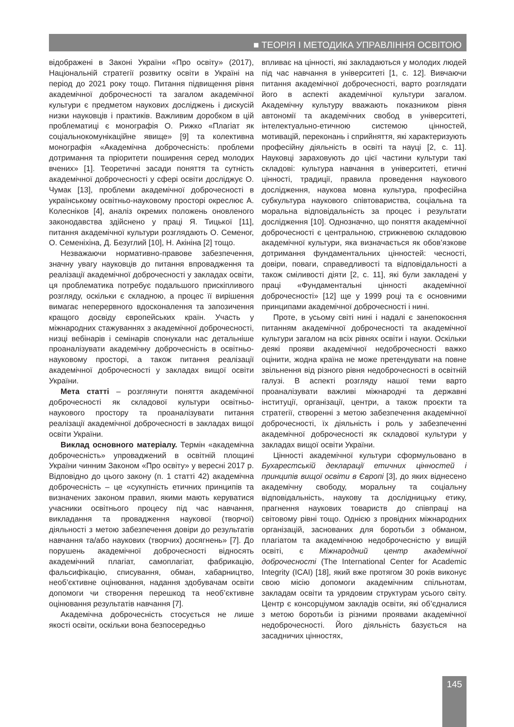■ ТЕОРІЯ І МЕТОДИКА УПРАВЛІННЯ ОСВІТОЮ
відображені в Законі України «Про освіту» (2017), Національній стратегії розвитку освіти в Україні на період до 2021 року тощо. Питання підвищення рівня академічної доброчесності та загалом академічної культури є предметом наукових досліджень і дискусій низки науковців і практиків. Важливим доробком в цій проблематиці є монографія О. Рижко «Плагіат як соціальнокомунікаційне явище» [9] та колективна монографія «Академічна доброчесність: проблеми дотримання та пріоритети поширення серед молодих вчених» [1]. Теоретичні засади поняття та сутність академічної доброчесності у сфері освіти досліджує О. Чумак [13], проблеми академічної доброчесності в українському освітньо-науковому просторі окреслює А. Колесніков [4], аналіз окремих положень оновленого законодавства здійснено у праці Я. Тицької [11], питання академічної культури розглядають О. Семеног, О. Семеніхіна, Д. Безуглий [10], Н. Акініна [2] тощо.
Незважаючи нормативно-правове забезпечення, значну увагу науковців до питання впровадження та реалізації академічної доброчесності у закладах освіти, ця проблематика потребує подальшого прискіпливого розгляду, оскільки є складною, а процес її вирішення вимагає неперервного вдосконалення та запозичення кращого досвіду європейських країн. Участь у міжнародних стажуваннях з академічної доброчесності, низці вебінарів і семінарів спонукали нас детальніше проаналізувати академічну доброчесність в освітньо-науковому просторі, а також питання реалізації академічної доброчесності у закладах вищої освіти України.
Мета статті – розглянути поняття академічної доброчесності як складової культури освітньо-наукового простору та проаналізувати питання реалізації академічної доброчесності в закладах вищої освіти України.
Виклад основного матеріалу. Термін «академічна доброчесність» упроваджений в освітній площині України чинним Законом «Про освіту» у вересні 2017 р. Відповідно до цього закону (п. 1 статті 42) академічна доброчесність – це «сукупність етичних принципів та визначених законом правил, якими мають керуватися учасники освітнього процесу під час навчання, викладання та провадження наукової (творчої) діяльності з метою забезпечення довіри до результатів навчання та/або наукових (творчих) досягнень» [7]. До порушень академічної доброчесності відносять академічний плагіат, самоплагіат, фабрикацію, фальсифікацію, списування, обман, хабарництво, необ’єктивне оцінювання, надання здобувачам освіти допомоги чи створення перешкод та необ’єктивне оцінювання результатів навчання [7].
Академічна доброчесність стосується не лише якості освіти, оскільки вона безпосередньо
впливає на цінності, які закладаються у молодих людей під час навчання в університеті [1, с. 12]. Вивчаючи питання академічної доброчесності, варто розглядати його в аспекті академічної культури загалом. Академічну культуру вважають показником рівня автономії та академічних свобод в університеті, інтелектуально-етичною системою цінностей, мотивацій, переконань і сприйняття, які характеризують професійну діяльність в освіті та науці [2, с. 11]. Науковці зараховують до цієї частини культури такі складові: культура навчання в університеті, етичні цінності, традиції, правила проведення наукового дослідження, наукова мовна культура, професійна субкультура наукового співтовариства, соціальна та моральна відповідальність за процес і результати дослідження [10]. Однозначно, що поняття академічної доброчесності є центральною, стрижневою складовою академічної культури, яка визначається як обов’язкове дотримання фундаментальних цінностей: чесності, довіри, поваги, справедливості та відповідальності а також сміливості діяти [2, с. 11], які були закладені у праці «Фундаментальні цінності академічної доброчесності» [12] ще у 1999 році та є основними принципами академічної доброчесності і нині.
Проте, в усьому світі нині і надалі є занепокоєння питанням академічної доброчесності та академічної культури загалом на всіх рівнях освіти і науки. Оскільки деякі прояви академічної недоброчесності важко оцінити, жодна країна не може претендувати на повне звільнення від різного рівня недоброчесності в освітній галузі. В аспекті розгляду нашої теми варто проаналізувати важливі міжнародні та державні інституції, організації, центри, а також проєкти та стратегії, створенні з метою забезпечення академічної доброчесності, їх діяльність і роль у забезпеченні академічної доброчесності як складової культури у закладах вищої освіти України.
Цінності академічної культури сформульовано в Бухарестській декларації етичних цінностей і принципів вищої освіти в Європі [3], до яких віднесено академічну свободу, моральну та соціальну відповідальність, наукову та дослідницьку етику, прагнення наукових товариств до співпраці на світовому рівні тощо. Однією з провідних міжнародних організацій, заснованих для боротьби з обманом, плагіатом та академічною недоброчесністю у вищій освіті, є Міжнародний центр академічної доброчесності (The International Center for Academic Integrity (ICAI) [18], який вже протягом 30 років виконує свою місію допомоги академічним спільнотам, закладам освіти та урядовим структурам усього світу. Центр є консорціумом закладів освіти, які об’єдналися з метою боротьби із різними проявами академічної недоброчесності. Його діяльність базується на засадничих цінностях,
145